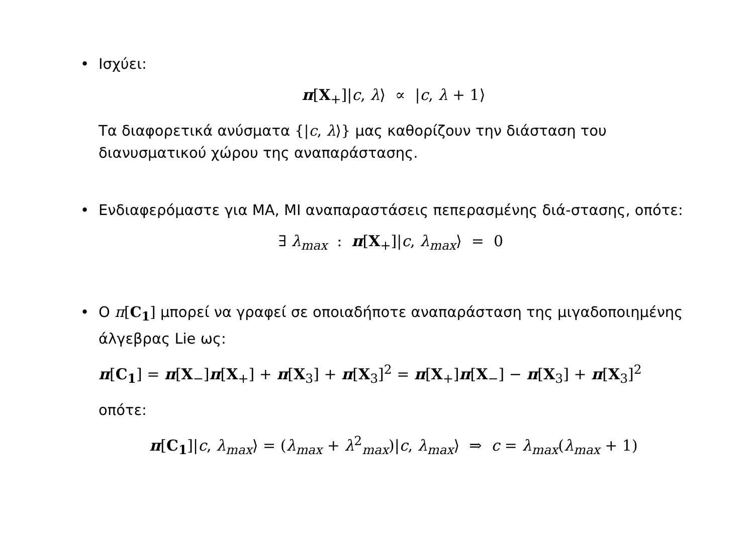• Ισχύει:
π[X<sub>+</sub>]|c, λ⟩ ∝ |c, λ + 1⟩
Τα διαφορετικά ανύσματα {|c, λ⟩} μας καθορίζουν την διάσταση του διανυσματικού χώρου της αναπαράστασης.
• Ενδιαφερόμαστε για ΜΑ, ΜΙ αναπαραστάσεις πεπερασμένης διά-στασης, οπότε:
∃ λ<sub>max</sub> : π[X<sub>+</sub>]|c, λ<sub>max</sub>⟩ = 0
• Ο π[C<sub>1</sub>] μπορεί να γραφεί σε οποιαδήποτε αναπαράσταση της μιγαδοποιημένης άλγεβρας Lie ως:
π[C<sub>1</sub>] = π[X<sub>−</sub>]π[X<sub>+</sub>] + π[X<sub>3</sub>] + π[X<sub>3</sub>]<sup>2</sup> = π[X<sub>+</sub>]π[X<sub>−</sub>] − π[X<sub>3</sub>] + π[X<sub>3</sub>]<sup>2</sup>
οπότε:
π[C<sub>1</sub>]|c, λ<sub>max</sub>⟩ = (λ<sub>max</sub> + λ<sup>2</sup><sub>max</sub>)|c, λ<sub>max</sub>⟩ ⇒ c = λ<sub>max</sub>(λ<sub>max</sub> + 1)